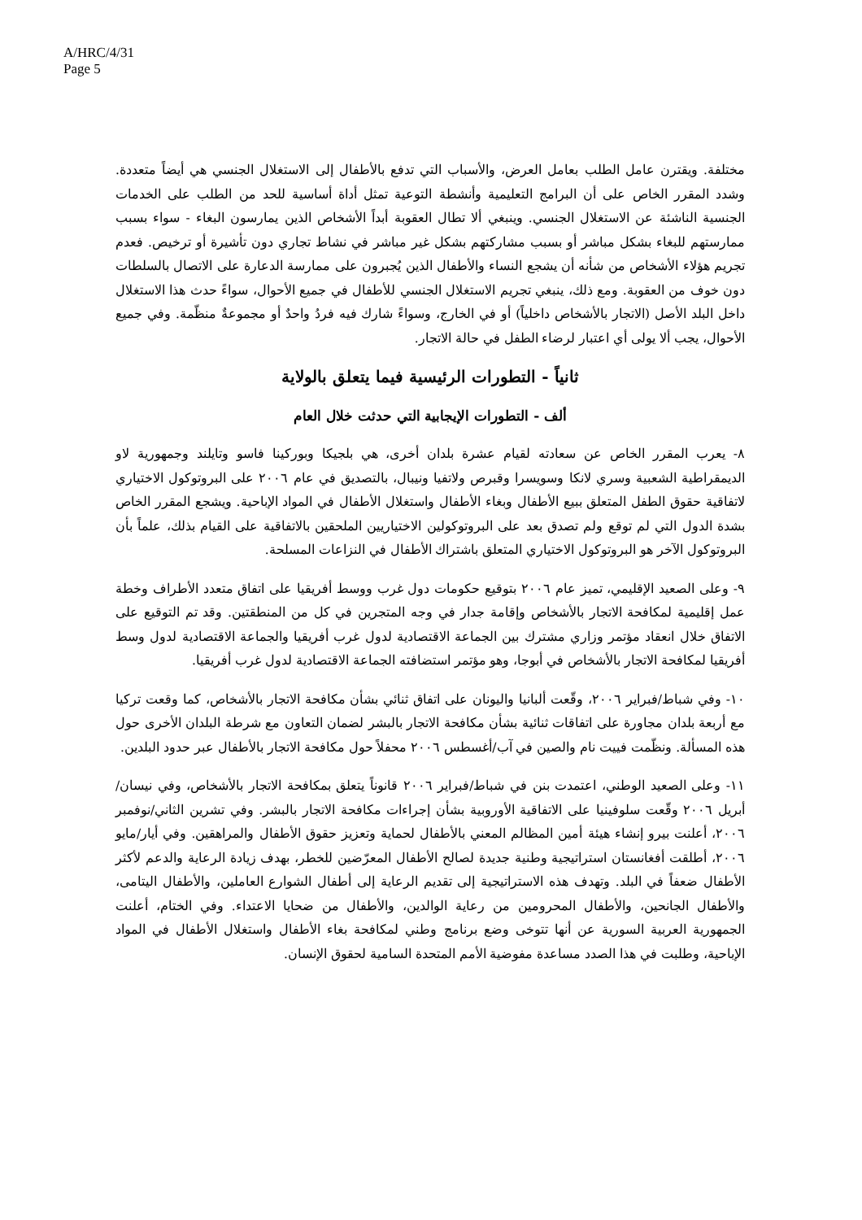A/HRC/4/31
Page 5
مختلفة. ويقترن عامل الطلب بعامل العرض، والأسباب التي تدفع بالأطفال إلى الاستغلال الجنسي هي أيضاً متعددة. وشدد المقرر الخاص على أن البرامج التعليمية وأنشطة التوعية تمثل أداة أساسية للحد من الطلب على الخدمات الجنسية الناشئة عن الاستغلال الجنسي. وينبغي ألا تطال العقوبة أبداً الأشخاص الذين يمارسون البغاء - سواء بسبب ممارستهم للبغاء بشكل مباشر أو بسبب مشاركتهم بشكل غير مباشر في نشاط تجاري دون تأشيرة أو ترخيص. فعدم تجريم هؤلاء الأشخاص من شأنه أن يشجع النساء والأطفال الذين يُجبرون على ممارسة الدعارة على الاتصال بالسلطات دون خوف من العقوبة. ومع ذلك، ينبغي تجريم الاستغلال الجنسي للأطفال في جميع الأحوال، سواءً حدث هذا الاستغلال داخل البلد الأصل (الاتجار بالأشخاص داخلياً) أو في الخارج، وسواءً شارك فيه فردُ واحدٌ أو مجموعةٌ منظّمة. وفي جميع الأحوال، يجب ألا يولى أي اعتبار لرضاء الطفل في حالة الاتجار.
ثانياً - التطورات الرئيسية فيما يتعلق بالولاية
ألف - التطورات الإيجابية التي حدثت خلال العام
٨- يعرب المقرر الخاص عن سعادته لقيام عشرة بلدان أخرى، هي بلجيكا وبوركينا فاسو وتايلند وجمهورية لاو الديمقراطية الشعبية وسري لانكا وسويسرا وقبرص ولاتفيا ونيبال، بالتصديق في عام ٢٠٠٦ على البروتوكول الاختياري لاتفاقية حقوق الطفل المتعلق ببيع الأطفال وبغاء الأطفال واستغلال الأطفال في المواد الإباحية. ويشجع المقرر الخاص بشدة الدول التي لم توقع ولم تصدق بعد على البروتوكولين الاختياريين الملحقين بالاتفاقية على القيام بذلك، علماً بأن البروتوكول الآخر هو البروتوكول الاختياري المتعلق باشتراك الأطفال في النزاعات المسلحة.
٩- وعلى الصعيد الإقليمي، تميز عام ٢٠٠٦ بتوقيع حكومات دول غرب ووسط أفريقيا على اتفاق متعدد الأطراف وخطة عمل إقليمية لمكافحة الاتجار بالأشخاص وإقامة جدار في وجه المتجرين في كل من المنطقتين. وقد تم التوقيع على الاتفاق خلال انعقاد مؤتمر وزاري مشترك بين الجماعة الاقتصادية لدول غرب أفريقيا والجماعة الاقتصادية لدول وسط أفريقيا لمكافحة الاتجار بالأشخاص في أبوجا، وهو مؤتمر استضافته الجماعة الاقتصادية لدول غرب أفريقيا.
١٠- وفي شباط/فبراير ٢٠٠٦، وقّعت ألبانيا واليونان على اتفاق ثنائي بشأن مكافحة الاتجار بالأشخاص، كما وقعت تركيا مع أربعة بلدان مجاورة على اتفاقات ثنائية بشأن مكافحة الاتجار بالبشر لضمان التعاون مع شرطة البلدان الأخرى حول هذه المسألة. ونظّمت فييت نام والصين في آب/أغسطس ٢٠٠٦ محفلاً حول مكافحة الاتجار بالأطفال عبر حدود البلدين.
١١- وعلى الصعيد الوطني، اعتمدت بنن في شباط/فبراير ٢٠٠٦ قانوناً يتعلق بمكافحة الاتجار بالأشخاص، وفي نيسان/أبريل ٢٠٠٦ وقّعت سلوفينيا على الاتفاقية الأوروبية بشأن إجراءات مكافحة الاتجار بالبشر. وفي تشرين الثاني/نوفمبر ٢٠٠٦، أعلنت بيرو إنشاء هيئة أمين المظالم المعني بالأطفال لحماية وتعزيز حقوق الأطفال والمراهقين. وفي أيار/مايو ٢٠٠٦، أطلقت أفغانستان استراتيجية وطنية جديدة لصالح الأطفال المعرّضين للخطر، بهدف زيادة الرعاية والدعم لأكثر الأطفال ضعفاً في البلد. وتهدف هذه الاستراتيجية إلى تقديم الرعاية إلى أطفال الشوارع العاملين، والأطفال اليتامى، والأطفال الجانحين، والأطفال المحرومين من رعاية الوالدين، والأطفال من ضحايا الاعتداء. وفي الختام، أعلنت الجمهورية العربية السورية عن أنها تتوخى وضع برنامج وطني لمكافحة بغاء الأطفال واستغلال الأطفال في المواد الإباحية، وطلبت في هذا الصدد مساعدة مفوضية الأمم المتحدة السامية لحقوق الإنسان.